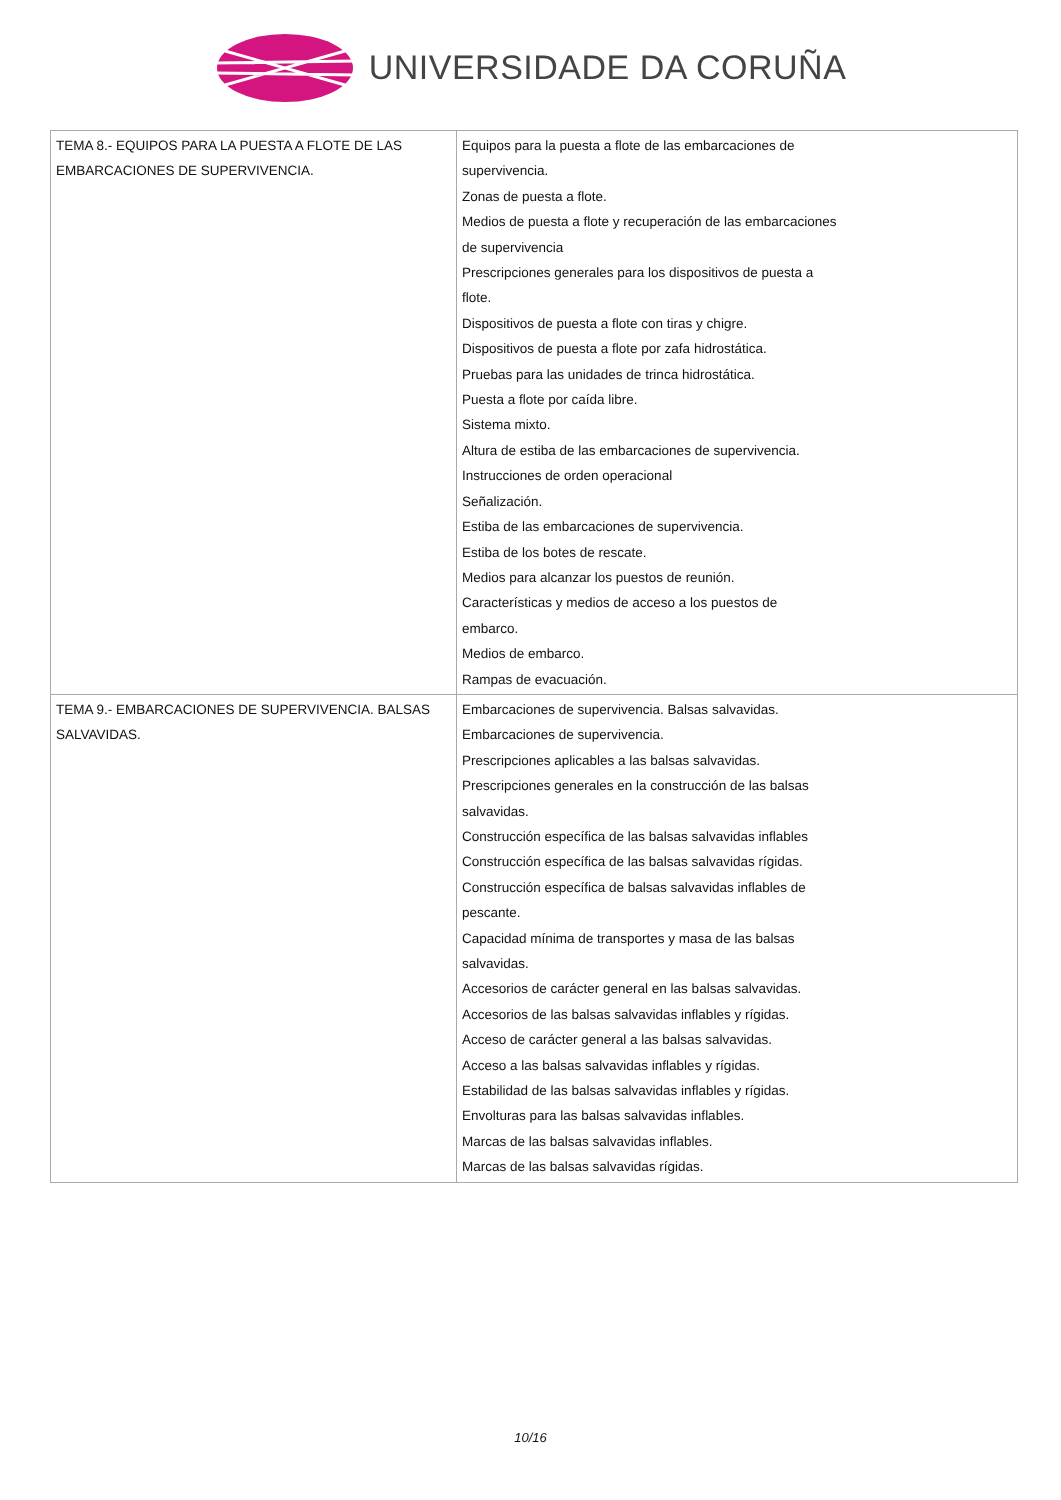UNIVERSIDADE DA CORUÑA
| TEMA 8.- EQUIPOS PARA LA PUESTA A FLOTE DE LAS EMBARCACIONES DE SUPERVIVENCIA. | Equipos para la puesta a flote de las embarcaciones de supervivencia. Zonas de puesta a flote. Medios de puesta a flote y recuperación de las embarcaciones de supervivencia Prescripciones generales para los dispositivos de puesta a flote. Dispositivos de puesta a flote con tiras y chigre. Dispositivos de puesta a flote por zafa hidrostática. Pruebas para las unidades de trinca hidrostática. Puesta a flote por caída libre. Sistema mixto. Altura de estiba de las embarcaciones de supervivencia. Instrucciones de orden operacional Señalización. Estiba de las embarcaciones de supervivencia. Estiba de los botes de rescate. Medios para alcanzar los puestos de reunión. Características y medios de acceso a los puestos de embarco. Medios de embarco. Rampas de evacuación. |
| TEMA 9.- EMBARCACIONES DE SUPERVIVENCIA. BALSAS SALVAVIDAS. | Embarcaciones de supervivencia. Balsas salvavidas. Embarcaciones de supervivencia. Prescripciones aplicables a las balsas salvavidas. Prescripciones generales en la construcción de las balsas salvavidas. Construcción específica de las balsas salvavidas inflables Construcción específica de las balsas salvavidas rígidas. Construcción específica de balsas salvavidas inflables de pescante. Capacidad mínima de transportes y masa de las balsas salvavidas. Accesorios de carácter general en las balsas salvavidas. Accesorios de las balsas salvavidas inflables y rígidas. Acceso de carácter general a las balsas salvavidas. Acceso a las balsas salvavidas inflables y rígidas. Estabilidad de las balsas salvavidas inflables y rígidas. Envolturas para las balsas salvavidas inflables. Marcas de las balsas salvavidas inflables. Marcas de las balsas salvavidas rígidas. |
10/16